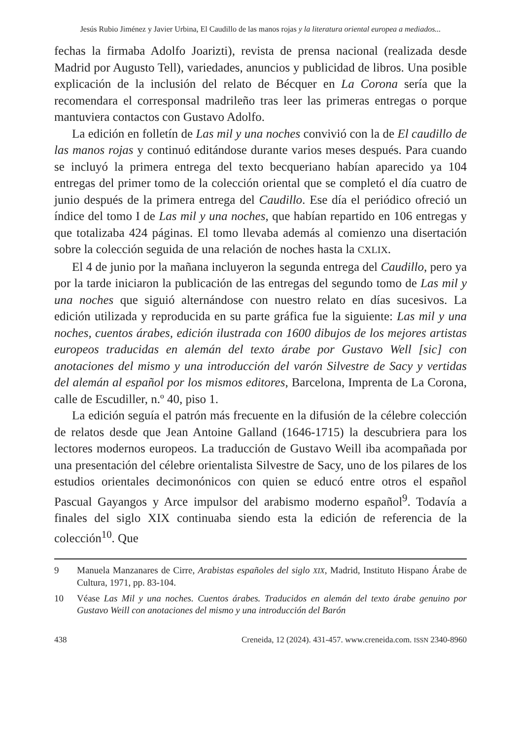Jesús Rubio Jiménez y Javier Urbina, El Caudillo de las manos rojas y la literatura oriental europea a mediados...
fechas la firmaba Adolfo Joarizti), revista de prensa nacional (realizada desde Madrid por Augusto Tell), variedades, anuncios y publicidad de libros. Una posible explicación de la inclusión del relato de Bécquer en La Corona sería que la recomendara el corresponsal madrileño tras leer las primeras entregas o porque mantuviera contactos con Gustavo Adolfo.
La edición en folletín de Las mil y una noches convivió con la de El caudillo de las manos rojas y continuó editándose durante varios meses después. Para cuando se incluyó la primera entrega del texto becqueriano habían aparecido ya 104 entregas del primer tomo de la colección oriental que se completó el día cuatro de junio después de la primera entrega del Caudillo. Ese día el periódico ofreció un índice del tomo I de Las mil y una noches, que habían repartido en 106 entregas y que totalizaba 424 páginas. El tomo llevaba además al comienzo una disertación sobre la colección seguida de una relación de noches hasta la CXLIX.
El 4 de junio por la mañana incluyeron la segunda entrega del Caudillo, pero ya por la tarde iniciaron la publicación de las entregas del segundo tomo de Las mil y una noches que siguió alternándose con nuestro relato en días sucesivos. La edición utilizada y reproducida en su parte gráfica fue la siguiente: Las mil y una noches, cuentos árabes, edición ilustrada con 1600 dibujos de los mejores artistas europeos traducidas en alemán del texto árabe por Gustavo Well [sic] con anotaciones del mismo y una introducción del varón Silvestre de Sacy y vertidas del alemán al español por los mismos editores, Barcelona, Imprenta de La Corona, calle de Escudiller, n.º 40, piso 1.
La edición seguía el patrón más frecuente en la difusión de la célebre colección de relatos desde que Jean Antoine Galland (1646-1715) la descubriera para los lectores modernos europeos. La traducción de Gustavo Weill iba acompañada por una presentación del célebre orientalista Silvestre de Sacy, uno de los pilares de los estudios orientales decimonónicos con quien se educó entre otros el español Pascual Gayangos y Arce impulsor del arabismo moderno español<sup>9</sup>. Todavía a finales del siglo XIX continuaba siendo esta la edición de referencia de la colección<sup>10</sup>. Que
9 Manuela Manzanares de Cirre, Arabistas españoles del siglo XIX, Madrid, Instituto Hispano Árabe de Cultura, 1971, pp. 83-104.
10 Véase Las Mil y una noches. Cuentos árabes. Traducidos en alemán del texto árabe genuino por Gustavo Weill con anotaciones del mismo y una introducción del Barón
438 Creneida, 12 (2024). 431-457. www.creneida.com. ISSN 2340-8960